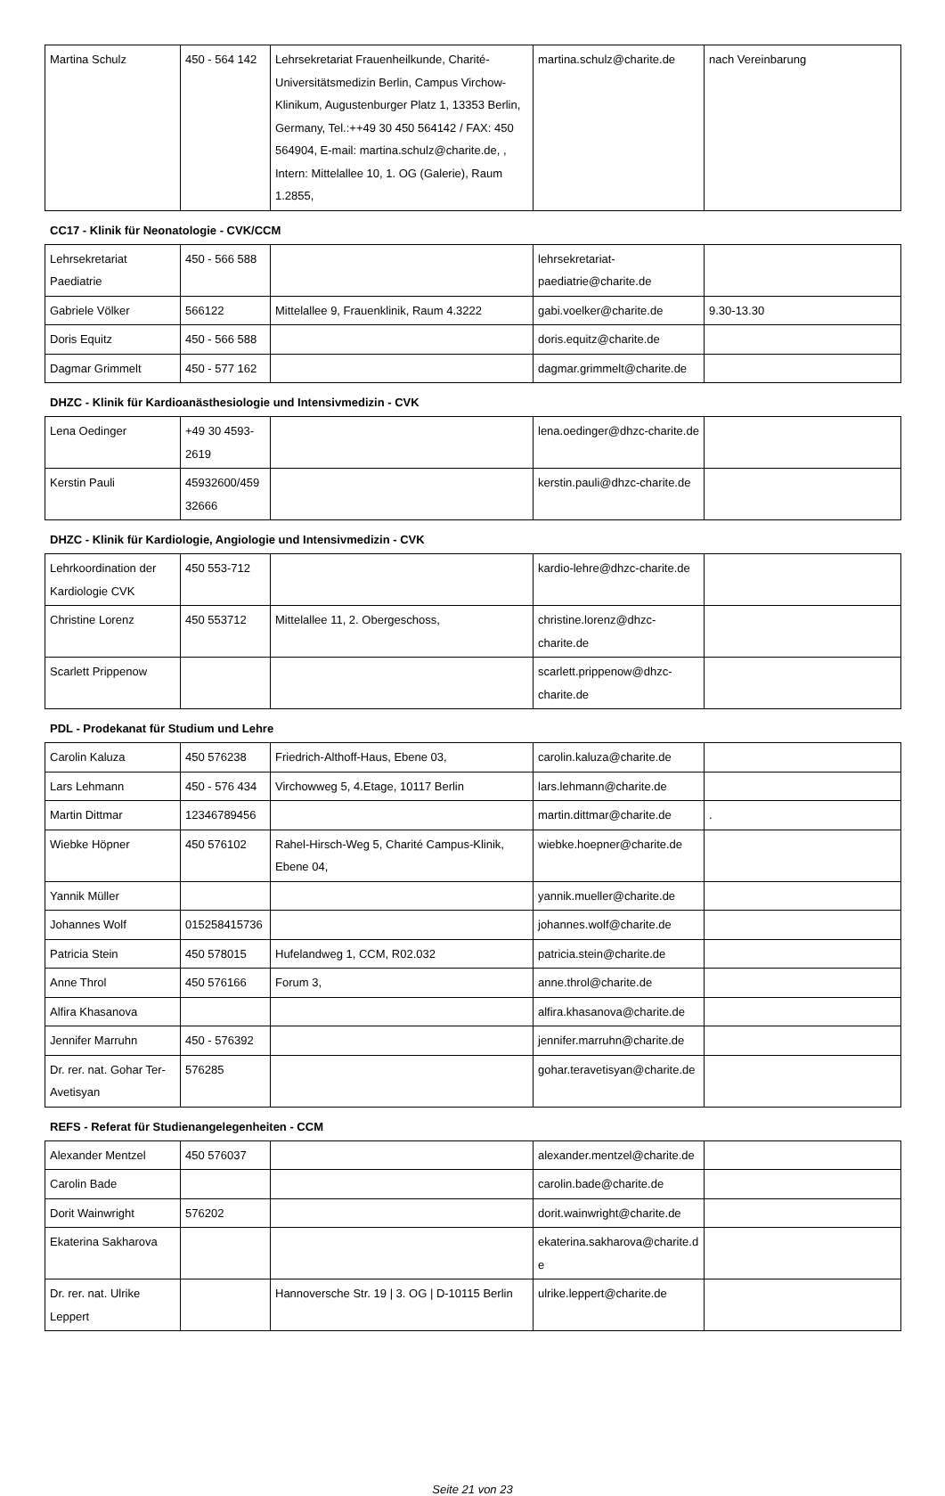| Martina Schulz | 450 - 564 142 | Lehrsekretariat Frauenheilkunde, Charité-Universitätsmedizin Berlin, Campus Virchow-Klinikum, Augustenburger Platz 1, 13353 Berlin, Germany, Tel.:++49 30 450 564142 / FAX: 450 564904, E-mail: martina.schulz@charite.de, , Intern: Mittelallee 10, 1. OG (Galerie), Raum 1.2855, | martina.schulz@charite.de | nach Vereinbarung |
CC17 - Klinik für Neonatologie - CVK/CCM
| Lehrsekretariat Paediatrie | 450 - 566 588 | | lehrsekretariat-paediatrie@charite.de | |
| Gabriele Völker | 566122 | Mittelallee 9, Frauenklinik, Raum 4.3222 | gabi.voelker@charite.de | 9.30-13.30 |
| Doris Equitz | 450 - 566 588 | | doris.equitz@charite.de | |
| Dagmar Grimmelt | 450 - 577 162 | | dagmar.grimmelt@charite.de | |
DHZC - Klinik für Kardioanästhesiologie und Intensivmedizin - CVK
| Lena Oedinger | +49 30 4593-2619 | | lena.oedinger@dhzc-charite.de | |
| Kerstin Pauli | 45932600/45932666 | | kerstin.pauli@dhzc-charite.de | |
DHZC - Klinik für Kardiologie, Angiologie und Intensivmedizin - CVK
| Lehrkoordination der Kardiologie CVK | 450 553-712 | | kardio-lehre@dhzc-charite.de | |
| Christine Lorenz | 450 553712 | Mittelallee 11, 2. Obergeschoss, | christine.lorenz@dhzc-charite.de | |
| Scarlett Prippenow | | | scarlett.prippenow@dhzc-charite.de | |
PDL - Prodekanat für Studium und Lehre
| Carolin Kaluza | 450 576238 | Friedrich-Althoff-Haus, Ebene 03, | carolin.kaluza@charite.de | |
| Lars Lehmann | 450 - 576 434 | Virchowweg 5, 4.Etage, 10117 Berlin | lars.lehmann@charite.de | |
| Martin Dittmar | 12346789456 | | martin.dittmar@charite.de | . |
| Wiebke Höpner | 450 576102 | Rahel-Hirsch-Weg 5, Charité Campus-Klinik, Ebene 04, | wiebke.hoepner@charite.de | |
| Yannik Müller | | | yannik.mueller@charite.de | |
| Johannes Wolf | 015258415736 | | johannes.wolf@charite.de | |
| Patricia Stein | 450 578015 | Hufelandweg 1, CCM, R02.032 | patricia.stein@charite.de | |
| Anne Throl | 450 576166 | Forum 3, | anne.throl@charite.de | |
| Alfira Khasanova | | | alfira.khasanova@charite.de | |
| Jennifer Marruhn | 450 - 576392 | | jennifer.marruhn@charite.de | |
| Dr. rer. nat. Gohar Ter-Avetisyan | 576285 | | gohar.teravetisyan@charite.de | |
REFS - Referat für Studienangelegenheiten - CCM
| Alexander Mentzel | 450 576037 | | alexander.mentzel@charite.de | |
| Carolin Bade | | | carolin.bade@charite.de | |
| Dorit Wainwright | 576202 | | dorit.wainwright@charite.de | |
| Ekaterina Sakharova | | | ekaterina.sakharova@charite.de | |
| Dr. rer. nat. Ulrike Leppert | | Hannoversche Str. 19 / 3. OG / D-10115 Berlin | ulrike.leppert@charite.de | |
Seite 21 von 23